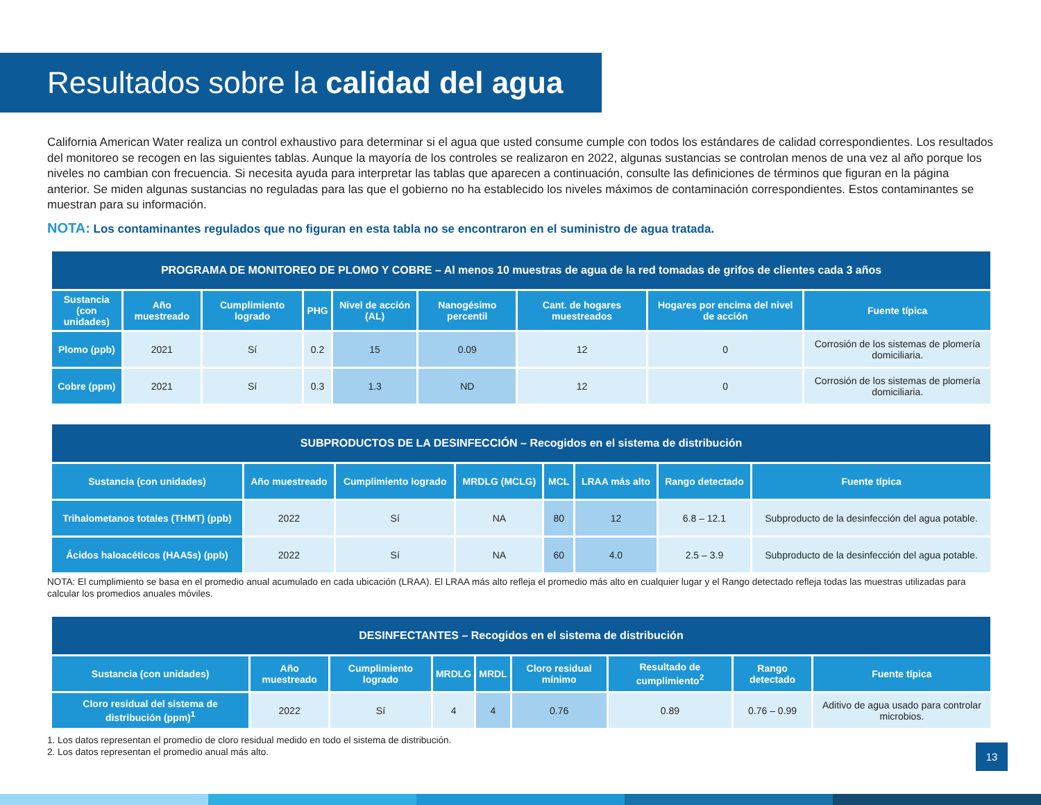Resultados sobre la calidad del agua
California American Water realiza un control exhaustivo para determinar si el agua que usted consume cumple con todos los estándares de calidad correspondientes. Los resultados del monitoreo se recogen en las siguientes tablas. Aunque la mayoría de los controles se realizaron en 2022, algunas sustancias se controlan menos de una vez al año porque los niveles no cambian con frecuencia. Si necesita ayuda para interpretar las tablas que aparecen a continuación, consulte las definiciones de términos que figuran en la página anterior. Se miden algunas sustancias no reguladas para las que el gobierno no ha establecido los niveles máximos de contaminación correspondientes. Estos contaminantes se muestran para su información.
NOTA: Los contaminantes regulados que no figuran en esta tabla no se encontraron en el suministro de agua tratada.
| PROGRAMA DE MONITOREO DE PLOMO Y COBRE – Al menos 10 muestras de agua de la red tomadas de grifos de clientes cada 3 años | | | | | | | | |
| --- | --- | --- | --- | --- | --- | --- | --- | --- |
| Sustancia (con unidades) | Año muestreado | Cumplimiento logrado | PHG | Nivel de acción (AL) | Nanogésimo percentil | Cant. de hogares muestreados | Hogares por encima del nivel de acción | Fuente típica |
| Plomo (ppb) | 2021 | Sí | 0.2 | 15 | 0.09 | 12 | 0 | Corrosión de los sistemas de plomería domiciliaria. |
| Cobre (ppm) | 2021 | Sí | 0.3 | 1.3 | ND | 12 | 0 | Corrosión de los sistemas de plomería domiciliaria. |
| SUBPRODUCTOS DE LA DESINFECCIÓN – Recogidos en el sistema de distribución | | | | | | | |
| --- | --- | --- | --- | --- | --- | --- | --- |
| Sustancia (con unidades) | Año muestreado | Cumplimiento logrado | MRDLG (MCLG) | MCL | LRAA más alto | Rango detectado | Fuente típica |
| Trihalometanos totales (THMT) (ppb) | 2022 | Sí | NA | 80 | 12 | 6.8 – 12.1 | Subproducto de la desinfección del agua potable. |
| Ácidos haloacéticos (HAA5s) (ppb) | 2022 | Sí | NA | 60 | 4.0 | 2.5 – 3.9 | Subproducto de la desinfección del agua potable. |
NOTA: El cumplimiento se basa en el promedio anual acumulado en cada ubicación (LRAA). El LRAA más alto refleja el promedio más alto en cualquier lugar y el Rango detectado refleja todas las muestras utilizadas para calcular los promedios anuales móviles.
| DESINFECTANTES – Recogidos en el sistema de distribución | | | | | | | | |
| --- | --- | --- | --- | --- | --- | --- | --- | --- |
| Sustancia (con unidades) | Año muestreado | Cumplimiento logrado | MRDLG | MRDL | Cloro residual mínimo | Resultado de cumplimiento<sup>2</sup> | Rango detectado | Fuente típica |
| Cloro residual del sistema de distribución (ppm)<sup>1</sup> | 2022 | Sí | 4 | 4 | 0.76 | 0.89 | 0.76 – 0.99 | Aditivo de agua usado para controlar microbios. |
1. Los datos representan el promedio de cloro residual medido en todo el sistema de distribución.
2. Los datos representan el promedio anual más alto.
13